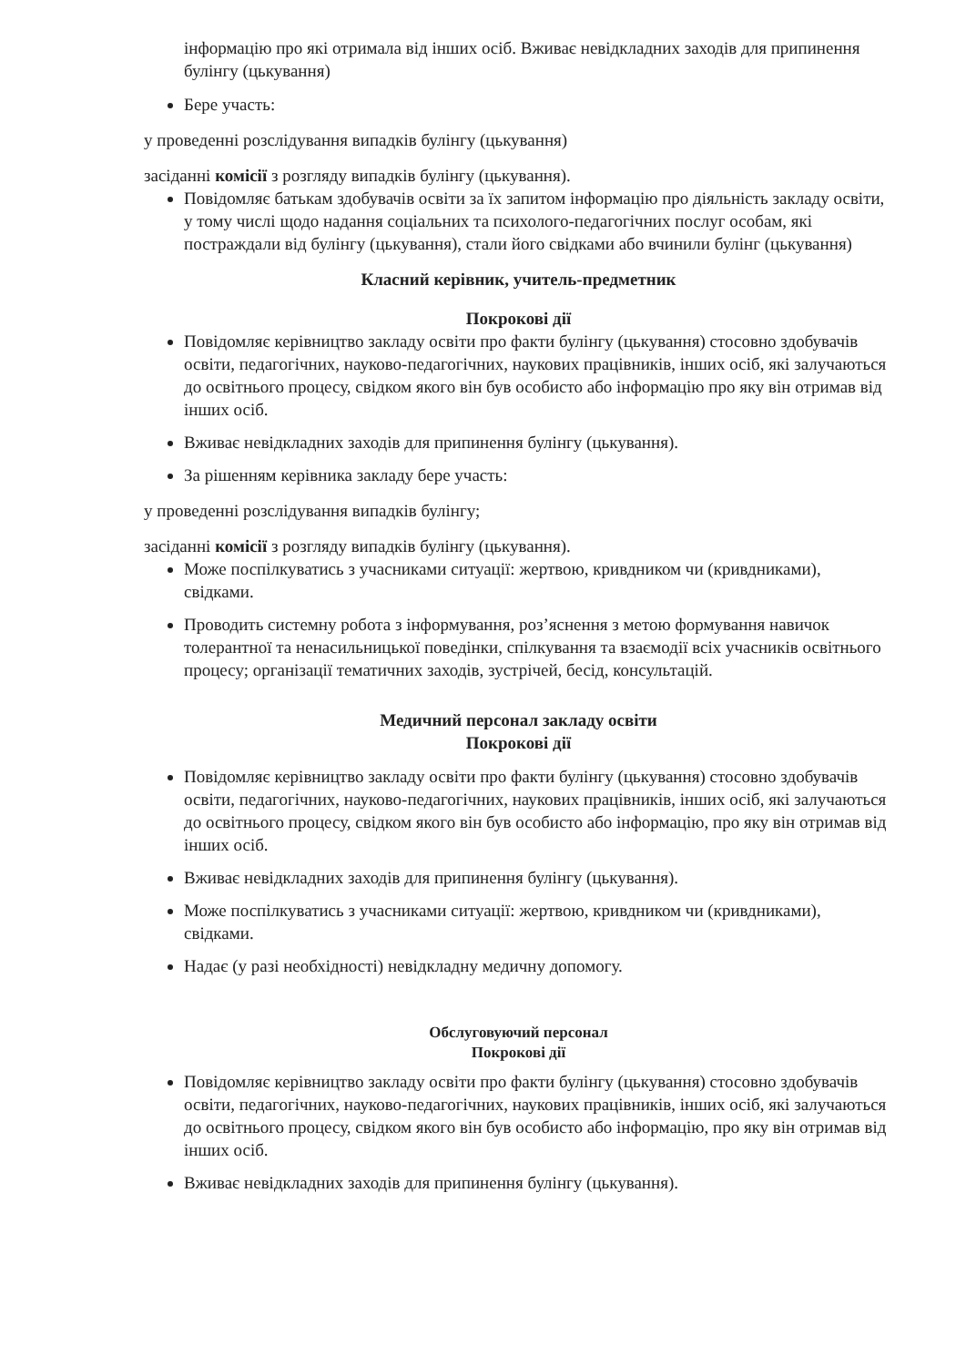інформацію про які отримала від інших осіб. Вживає невідкладних заходів для припинення булінгу (цькування)
Бере участь:
у проведенні розслідування випадків булінгу (цькування)
засіданні комісії з розгляду випадків булінгу (цькування).
Повідомляє батькам здобувачів освіти за їх запитом інформацію про діяльність закладу освіти, у тому числі щодо надання соціальних та психолого-педагогічних послуг особам, які постраждали від булінгу (цькування), стали його свідками або вчинили булінг (цькування)
Класний керівник, учитель-предметник
Покрокові дії
Повідомляє керівництво закладу освіти про факти булінгу (цькування) стосовно здобувачів освіти, педагогічних, науково-педагогічних, наукових працівників, інших осіб, які залучаються до освітнього процесу, свідком якого він був особисто або інформацію про яку він отримав від інших осіб.
Вживає невідкладних заходів для припинення булінгу (цькування).
За рішенням керівника закладу бере участь:
у проведенні розслідування випадків булінгу;
засіданні комісії з розгляду випадків булінгу (цькування).
Може поспілкуватись з учасниками ситуації: жертвою, кривдником чи (кривдниками), свідками.
Проводить системну робота з інформування, роз’яснення з метою формування навичок толерантної та ненасильницької поведінки, спілкування та взаємодії всіх учасників освітнього процесу; організації тематичних заходів, зустрічей, бесід, консультацій.
Медичний персонал закладу освіти
Покрокові дії
Повідомляє керівництво закладу освіти про факти булінгу (цькування) стосовно здобувачів освіти, педагогічних, науково-педагогічних, наукових працівників, інших осіб, які залучаються до освітнього процесу, свідком якого він був особисто або інформацію, про яку він отримав від інших осіб.
Вживає невідкладних заходів для припинення булінгу (цькування).
Може поспілкуватись з учасниками ситуації: жертвою, кривдником чи (кривдниками), свідками.
Надає (у разі необхідності) невідкладну медичну допомогу.
Обслуговуючий персонал
Покрокові дії
Повідомляє керівництво закладу освіти про факти булінгу (цькування) стосовно здобувачів освіти, педагогічних, науково-педагогічних, наукових працівників, інших осіб, які залучаються до освітнього процесу, свідком якого він був особисто або інформацію, про яку він отримав від інших осіб.
Вживає невідкладних заходів для припинення булінгу (цькування).